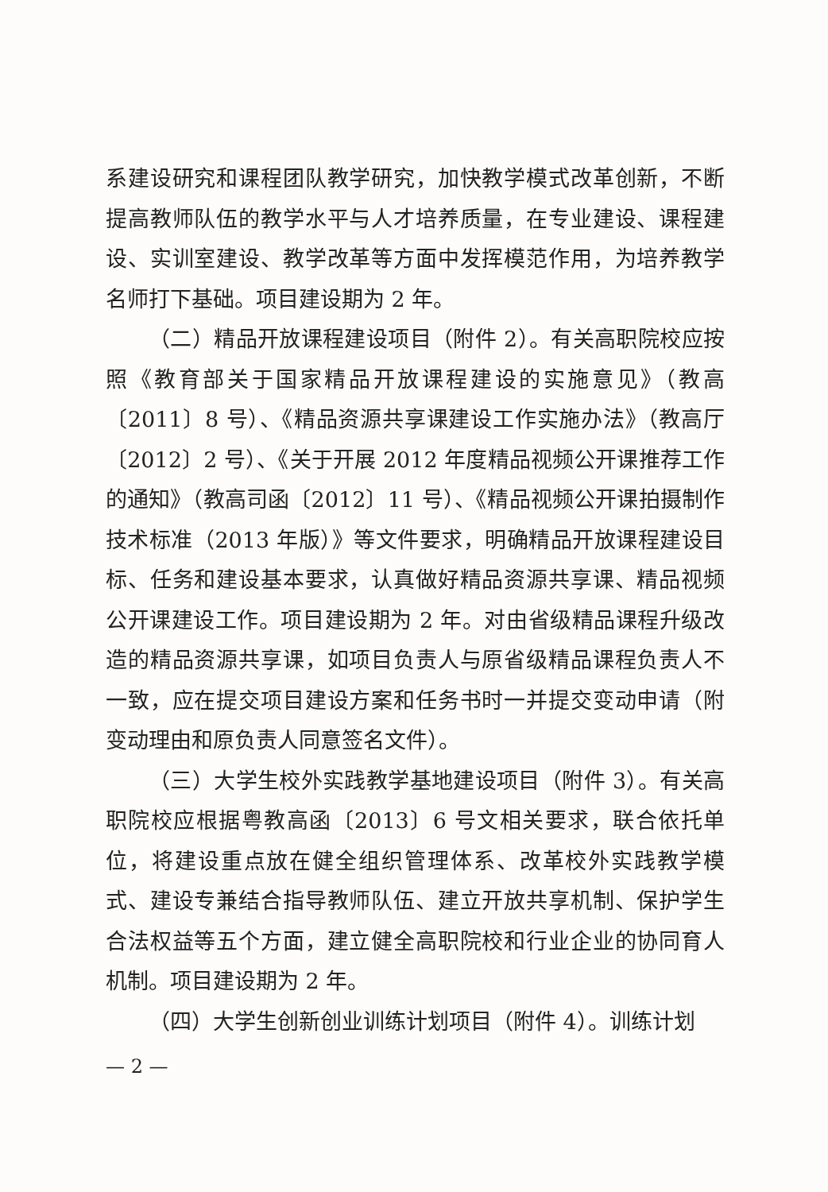系建设研究和课程团队教学研究，加快教学模式改革创新，不断提高教师队伍的教学水平与人才培养质量，在专业建设、课程建设、实训室建设、教学改革等方面中发挥模范作用，为培养教学名师打下基础。项目建设期为 2 年。
（二）精品开放课程建设项目（附件 2）。有关高职院校应按照《教育部关于国家精品开放课程建设的实施意见》（教高〔2011〕8 号）、《精品资源共享课建设工作实施办法》（教高厅〔2012〕2 号）、《关于开展 2012 年度精品视频公开课推荐工作的通知》（教高司函〔2012〕11 号）、《精品视频公开课拍摄制作技术标准（2013 年版）》等文件要求，明确精品开放课程建设目标、任务和建设基本要求，认真做好精品资源共享课、精品视频公开课建设工作。项目建设期为 2 年。对由省级精品课程升级改造的精品资源共享课，如项目负责人与原省级精品课程负责人不一致，应在提交项目建设方案和任务书时一并提交变动申请（附变动理由和原负责人同意签名文件）。
（三）大学生校外实践教学基地建设项目（附件 3）。有关高职院校应根据粤教高函〔2013〕6 号文相关要求，联合依托单位，将建设重点放在健全组织管理体系、改革校外实践教学模式、建设专兼结合指导教师队伍、建立开放共享机制、保护学生合法权益等五个方面，建立健全高职院校和行业企业的协同育人机制。项目建设期为 2 年。
（四）大学生创新创业训练计划项目（附件 4）。训练计划
— 2 —